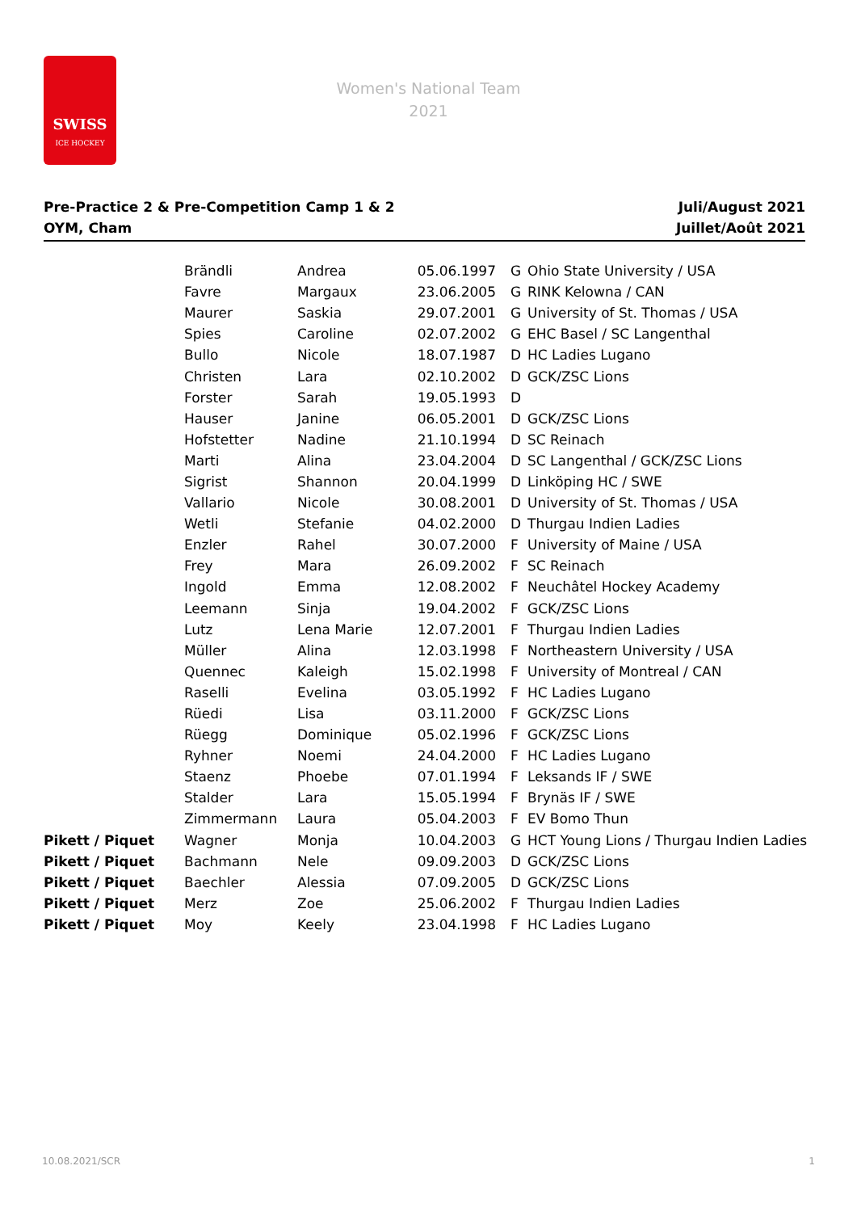SWISS
ICE HOCKEY
Women's National Team
2021
Pre-Practice 2 & Pre-Competition Camp 1 & 2
OYM, Cham
Juli/August 2021
Juillet/Août 2021
| | Brändli | Andrea | 05.06.1997 | G | Ohio State University / USA |
| | Favre | Margaux | 23.06.2005 | G | RINK Kelowna / CAN |
| | Maurer | Saskia | 29.07.2001 | G | University of St. Thomas / USA |
| | Spies | Caroline | 02.07.2002 | G | EHC Basel / SC Langenthal |
| | Bullo | Nicole | 18.07.1987 | D | HC Ladies Lugano |
| | Christen | Lara | 02.10.2002 | D | GCK/ZSC Lions |
| | Forster | Sarah | 19.05.1993 | D | |
| | Hauser | Janine | 06.05.2001 | D | GCK/ZSC Lions |
| | Hofstetter | Nadine | 21.10.1994 | D | SC Reinach |
| | Marti | Alina | 23.04.2004 | D | SC Langenthal / GCK/ZSC Lions |
| | Sigrist | Shannon | 20.04.1999 | D | Linköping HC / SWE |
| | Vallario | Nicole | 30.08.2001 | D | University of St. Thomas / USA |
| | Wetli | Stefanie | 04.02.2000 | D | Thurgau Indien Ladies |
| | Enzler | Rahel | 30.07.2000 | F | University of Maine / USA |
| | Frey | Mara | 26.09.2002 | F | SC Reinach |
| | Ingold | Emma | 12.08.2002 | F | Neuchâtel Hockey Academy |
| | Leemann | Sinja | 19.04.2002 | F | GCK/ZSC Lions |
| | Lutz | Lena Marie | 12.07.2001 | F | Thurgau Indien Ladies |
| | Müller | Alina | 12.03.1998 | F | Northeastern University / USA |
| | Quennec | Kaleigh | 15.02.1998 | F | University of Montreal / CAN |
| | Raselli | Evelina | 03.05.1992 | F | HC Ladies Lugano |
| | Rüedi | Lisa | 03.11.2000 | F | GCK/ZSC Lions |
| | Rüegg | Dominique | 05.02.1996 | F | GCK/ZSC Lions |
| | Ryhner | Noemi | 24.04.2000 | F | HC Ladies Lugano |
| | Staenz | Phoebe | 07.01.1994 | F | Leksands IF / SWE |
| | Stalder | Lara | 15.05.1994 | F | Brynäs IF / SWE |
| | Zimmermann | Laura | 05.04.2003 | F | EV Bomo Thun |
| Pikett / Piquet | Wagner | Monja | 10.04.2003 | G | HCT Young Lions / Thurgau Indien Ladies |
| Pikett / Piquet | Bachmann | Nele | 09.09.2003 | D | GCK/ZSC Lions |
| Pikett / Piquet | Baechler | Alessia | 07.09.2005 | D | GCK/ZSC Lions |
| Pikett / Piquet | Merz | Zoe | 25.06.2002 | F | Thurgau Indien Ladies |
| Pikett / Piquet | Moy | Keely | 23.04.1998 | F | HC Ladies Lugano |
10.08.2021/SCR 1